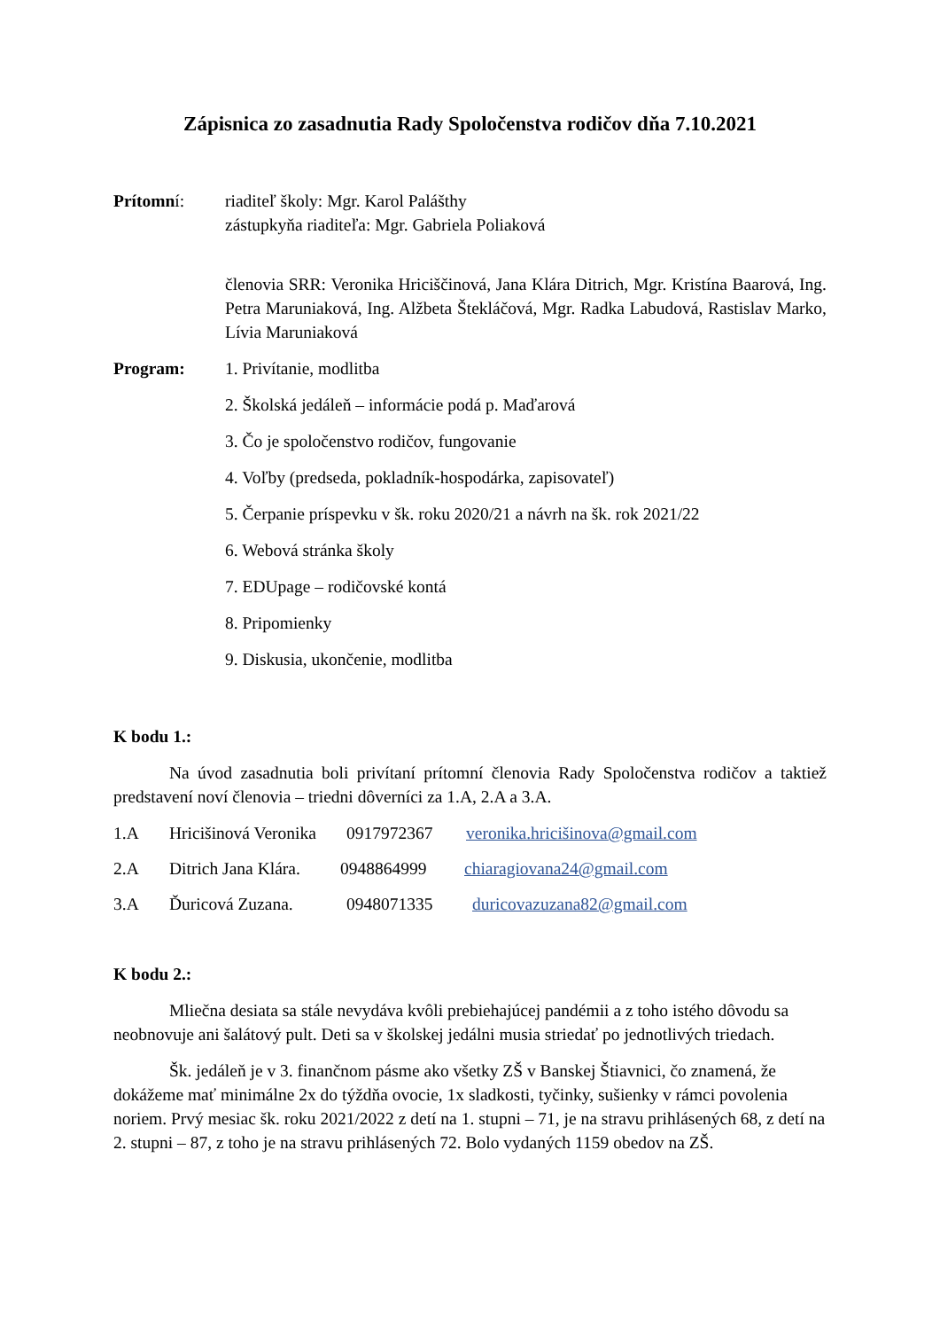Zápisnica zo zasadnutia Rady Spoločenstva rodičov dňa 7.10.2021
Prítomní: riaditeľ školy: Mgr. Karol Palášthy
zástupkyňa riaditeľa: Mgr. Gabriela Poliaková
členovia SRR: Veronika Hriciščinová, Jana Klára Ditrich, Mgr. Kristína Baarová, Ing. Petra Maruniaková, Ing. Alžbeta Štekláčová, Mgr. Radka Labudová, Rastislav Marko, Lívia Maruniaková
Program: 1. Privítanie, modlitba
2. Školská jedáleň – informácie podá p. Maďarová
3. Čo je spoločenstvo rodičov, fungovanie
4. Voľby (predseda, pokladník-hospodárka, zapisovateľ)
5. Čerpanie príspevku v šk. roku 2020/21 a návrh na šk. rok 2021/22
6. Webová stránka školy
7. EDUpage – rodičovské kontá
8. Pripomienky
9. Diskusia, ukončenie, modlitba
K bodu 1.:
Na úvod zasadnutia boli privítaní prítomní členovia Rady Spoločenstva rodičov a taktiež predstavení noví členovia – triedni dôverníci za 1.A, 2.A a 3.A.
1.A Hricišinová Veronika 0917972367 veronika.hricišinova@gmail.com
2.A Ditrich Jana Klára. 0948864999 chiaragiovana24@gmail.com
3.A Ďuricová Zuzana. 0948071335 duricovazuzana82@gmail.com
K bodu 2.:
Mliečna desiata sa stále nevydáva kvôli prebiehajúcej pandémii a z toho istého dôvodu sa neobnovuje ani šalátový pult. Deti sa v školskej jedálni musia striedať po jednotlivých triedach.
Šk. jedáleň je v 3. finančnom pásme ako všetky ZŠ v Banskej Štiavnici, čo znamená, že dokážeme mať minimálne 2x do týždňa ovocie, 1x sladkosti, tyčinky, sušienky v rámci povolenia noriem. Prvý mesiac šk. roku 2021/2022 z detí na 1. stupni – 71, je na stravu prihlásených 68, z detí na 2. stupni – 87, z toho je na stravu prihlásených 72. Bolo vydaných 1159 obedov na ZŠ.